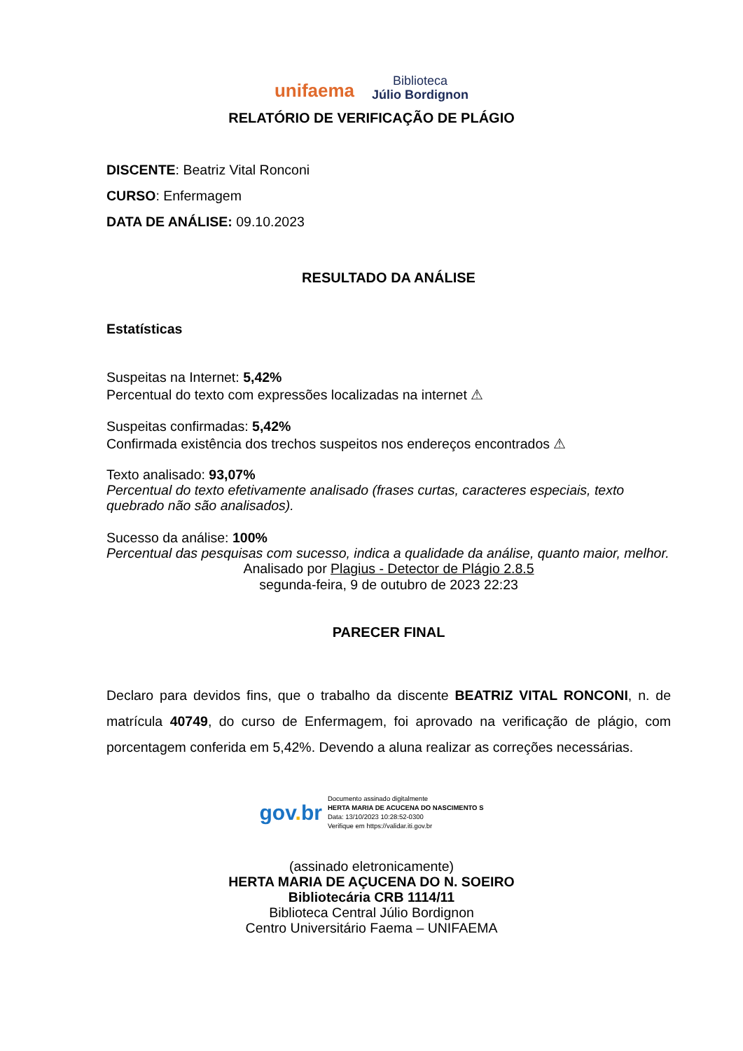unifaema
Biblioteca
Júlio Bordignon
RELATÓRIO DE VERIFICAÇÃO DE PLÁGIO
DISCENTE: Beatriz Vital Ronconi
CURSO: Enfermagem
DATA DE ANÁLISE: 09.10.2023
RESULTADO DA ANÁLISE
Estatísticas
Suspeitas na Internet: 5,42%
Percentual do texto com expressões localizadas na internet ⚠
Suspeitas confirmadas: 5,42%
Confirmada existência dos trechos suspeitos nos endereços encontrados ⚠
Texto analisado: 93,07%
Percentual do texto efetivamente analisado (frases curtas, caracteres especiais, texto quebrado não são analisados).
Sucesso da análise: 100%
Percentual das pesquisas com sucesso, indica a qualidade da análise, quanto maior, melhor.
Analisado por Plagius - Detector de Plágio 2.8.5
segunda-feira, 9 de outubro de 2023 22:23
PARECER FINAL
Declaro para devidos fins, que o trabalho da discente BEATRIZ VITAL RONCONI, n. de matrícula 40749, do curso de Enfermagem, foi aprovado na verificação de plágio, com porcentagem conferida em 5,42%. Devendo a aluna realizar as correções necessárias.
gov. br
Documento assinado digitalmente
HERTA MARIA DE ACUCENA DO NASCIMENTO S
Data: 13/10/2023 10:28:52-0300
Verifique em https://validar.iti.gov.br
(assinado eletronicamente)
HERTA MARIA DE AÇUCENA DO N. SOEIRO
Bibliotecária CRB 1114/11
Biblioteca Central Júlio Bordignon
Centro Universitário Faema – UNIFAEMA